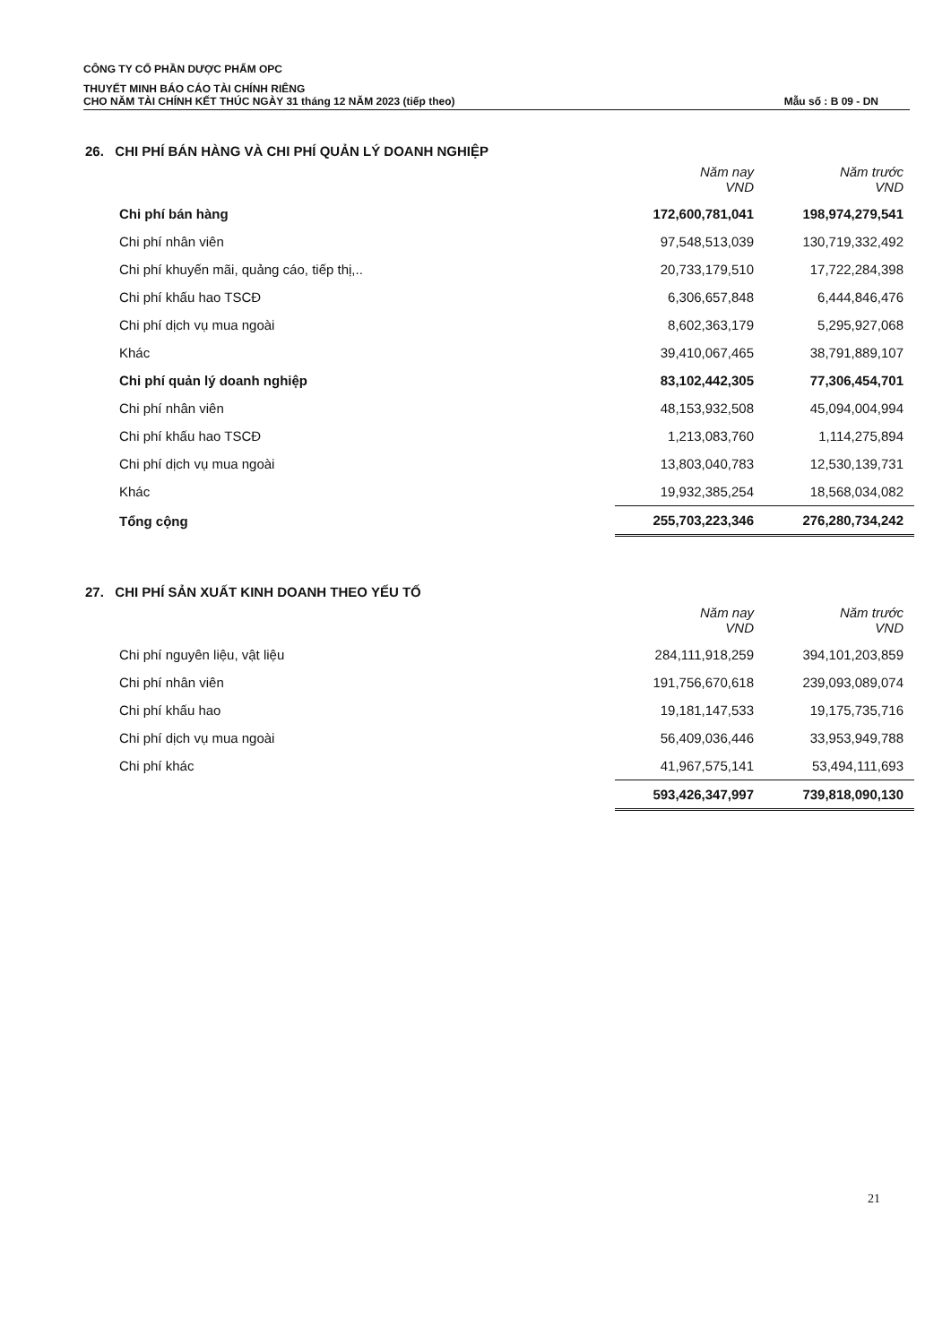CÔNG TY CỔ PHẦN DƯỢC PHẨM OPC
THUYẾT MINH BÁO CÁO TÀI CHÍNH RIÊNG
CHO NĂM TÀI CHÍNH KẾT THÚC NGÀY 31 tháng 12 NĂM 2023 (tiếp theo)
Mẫu số : B 09 - DN
26. CHI PHÍ BÁN HÀNG VÀ CHI PHÍ QUẢN LÝ DOANH NGHIỆP
| | Năm nay VND | Năm trước VND |
| Chi phí bán hàng | 172,600,781,041 | 198,974,279,541 |
| Chi phí nhân viên | 97,548,513,039 | 130,719,332,492 |
| Chi phí khuyến mãi, quảng cáo, tiếp thị,.. | 20,733,179,510 | 17,722,284,398 |
| Chi phí khấu hao TSCĐ | 6,306,657,848 | 6,444,846,476 |
| Chi phí dịch vụ mua ngoài | 8,602,363,179 | 5,295,927,068 |
| Khác | 39,410,067,465 | 38,791,889,107 |
| Chi phí quản lý doanh nghiệp | 83,102,442,305 | 77,306,454,701 |
| Chi phí nhân viên | 48,153,932,508 | 45,094,004,994 |
| Chi phí khấu hao TSCĐ | 1,213,083,760 | 1,114,275,894 |
| Chi phí dịch vụ mua ngoài | 13,803,040,783 | 12,530,139,731 |
| Khác | 19,932,385,254 | 18,568,034,082 |
| Tổng cộng | 255,703,223,346 | 276,280,734,242 |
27. CHI PHÍ SẢN XUẤT KINH DOANH THEO YẾU TỐ
| | Năm nay VND | Năm trước VND |
| Chi phí nguyên liệu, vật liệu | 284,111,918,259 | 394,101,203,859 |
| Chi phí nhân viên | 191,756,670,618 | 239,093,089,074 |
| Chi phí khấu hao | 19,181,147,533 | 19,175,735,716 |
| Chi phí dịch vụ mua ngoài | 56,409,036,446 | 33,953,949,788 |
| Chi phí khác | 41,967,575,141 | 53,494,111,693 |
| | 593,426,347,997 | 739,818,090,130 |
21